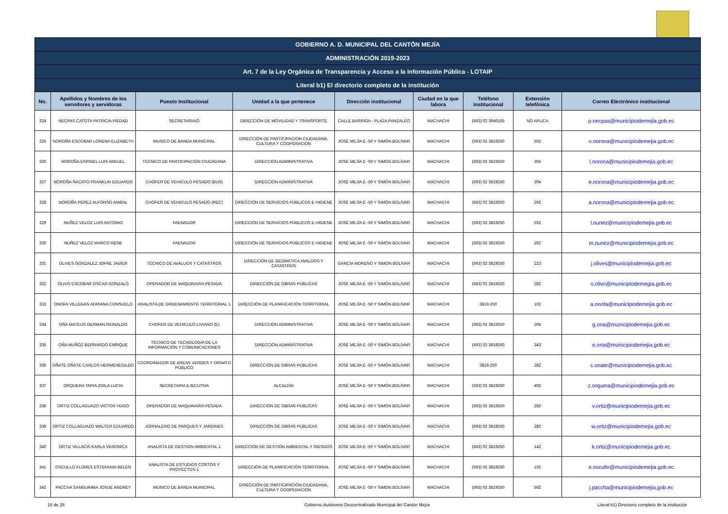| GOBIERNO A. D. MUNICIPAL DEL CANTÓN MEJÍA | | | | | | | | |
| --- | --- | --- | --- | --- | --- | --- | --- | --- |
| ADMINISTRACIÓN 2019-2023 | | | | | | | | |
| Art. 7 de la Ley Orgánica de Transparencia y Acceso a la Información Pública - LOTAIP | | | | | | | | |
| Literal b1) El directorio completo de la institución | | | | | | | | |
| No. | Apellidos y Nombres de los servidores y servidoras | Puesto Institucional | Unidad a la que pertenece | Dirección institucional | Ciudad en la que labora | Teléfono institucional | Extensión telefónica | Correo Electrónico institucional |
| 324 | NECPAS CATOTA PATRICIA PIEDAD | SECRETARIA/O | DIRECCIÓN DE MOVILIDAD Y TRANSPORTE | CALLE BARRIGA - PLAZA PANZALEO | MACHACHI | (593) 02 3946165 | NO APLICA | p.necpas@municipiodemejia.gob.ec |
| 325 | NOROÑA ESCOBAR LORENA ELIZABETH | MUSICO DE BANDA MUNICIPAL | DIRECCIÓN DE PARTICIPACIÓN CIUDADANA, CULTURA Y COOPERACIÓN | JOSÉ MEJÍA E -50 Y SIMÓN BOLÍVAR | MACHACHI | (593) 02 3819250 | 502 | o.norona@municipiodemejia.gob.ec |
| 326 | NOROÑA ESPINEL LUIS MIGUEL | TÉCNICO DE PARTICIPACIÓN CIUDADANA | DIRECCIÓN ADMINISTRATIVA | JOSÉ MEJÍA E -50 Y SIMÓN BOLÍVAR | MACHACHI | (593) 02 3819250 | 304 | l.norona@municipiodemejia.gob.ec |
| 327 | NOROÑA ÑACATO FRANKLIN EDUARDO | CHOFER DE VEHICULO PESADO (BUS) | DIRECCIÓN ADMINISTRATIVA | JOSÉ MEJÍA E -50 Y SIMÓN BOLÍVAR | MACHACHI | (593) 02 3819250 | 304 | e.norona@municipiodemejia.gob.ec |
| 328 | NOROÑA PEREZ ALFONSO ANIBAL | CHOFER DE VEHICULO PESADO (REC) | DIRECCIÓN DE SERVICIOS PÚBLICOS E HIGIENE | JOSÉ MEJÍA E -50 Y SIMÓN BOLÍVAR | MACHACHI | (593) 02 3819250 | 262 | a.norona@municipiodemejia.gob.ec |
| 329 | NUÑEZ VELOZ LUIS ANTONIO | FAENADOR | DIRECCIÓN DE SERVICIOS PÚBLICOS E HIGIENE | JOSÉ MEJÍA E -50 Y SIMÓN BOLÍVAR | MACHACHI | (593) 02 3819250 | 262 | l.nunez@municipiodemejia.gob.ec |
| 330 | NUÑEZ VELOZ MARCO RENE | FAENADOR | DIRECCIÓN DE SERVICIOS PÚBLICOS E HIGIENE | JOSÉ MEJÍA E -50 Y SIMÓN BOLÍVAR | MACHACHI | (593) 02 3819250 | 262 | m.nunez@municipiodemejia.gob.ec |
| 331 | OLIVES GONZALEZ JOFRE JAVIER | TÉCNICO DE AVALUOS Y CATASTROS | DIRECCIÓN DE GEOMÁTICA AVALÚOS Y CATASTROS | GARCÍA MORENO Y SIMÓN BOLÍVAR | MACHACHI | (593) 02 3819250 | 223 | j.olives@municipiodemejia.gob.ec |
| 332 | OLIVO ESCOBAR OSCAR GONZALO | OPERADOR DE MAQUINARIA PESADA | DIRECCIÓN DE OBRAS PÚBLICAS | JOSÉ MEJÍA E -50 Y SIMÓN BOLÍVAR | MACHACHI | (593) 02 3819250 | 282 | o.olivo@municipiodemegia.gob.ec |
| 333 | ONOFA VILLEGAS ADRIANA CONSUELO | ANALISTA DE ORDENAMIENTO TERRITORIAL 1 | DIRECCIÓN DE PLANIFICACIÓN TERRITORIAL | JOSÉ MEJÍA E -50 Y SIMÓN BOLÍVAR | MACHACHI | 3819-250 | 102 | a.onofa@municipiodemejia.gob.ec |
| 334 | OÑA MATEUS GERMAN REINALDO | CHOFER DE VEHICULO LIVIANO (E) | DIRECCIÓN ADMINISTRATIVA | JOSÉ MEJÍA E -50 Y SIMÓN BOLÍVAR | MACHACHI | (593) 02 3819250 | 304 | g.ona@municipiodemejia.gob.ec |
| 335 | OÑA MUÑOZ BERNARDO ENRIQUE | TÉCNICO DE TECNOLOGÍA DE LA INFORMACIÓN Y COMUNICACIONES | DIRECCIÓN ADMINISTRATIVA | JOSÉ MEJÍA E -50 Y SIMÓN BOLÍVAR | MACHACHI | (593) 02 3819250 | 343 | e.ona@municipiodemejia.gob.ec |
| 336 | OÑATE OÑATE CARLOS HERMENEGILDO | COORDINADOR DE AREAS VERDES Y ORNATO PÚBLICO | DIRECCIÓN DE OBRAS PÚBLICAS | JOSÉ MEJÍA E -50 Y SIMÓN BOLÍVAR | MACHACHI | 3819-250 | 282 | c.onate@municipiodemejia.gob.ec |
| 337 | ORQUERA TAPIA ZOILA LUCIA | SECRETARIA EJECUTIVA | ALCALDÍA | JOSÉ MEJÍA E -50 Y SIMÓN BOLÍVAR | MACHACHI | (593) 02 3819250 | 402 | z.orquera@municipiodemejia.gob.ec |
| 338 | ORTIZ COLLAGUAZO VICTOR HUGO | OPERADOR DE MAQUINARIA PESADA | DIRECCIÓN DE OBRAS PÚBLICAS | JOSÉ MEJÍA E -50 Y SIMÓN BOLÍVAR | MACHACHI | (593) 02 3819250 | 282 | v.ortiz@municipiodemejia.gob.ec |
| 339 | ORTIZ COLLAGUAZO WALTER EDUARDO | JORNALERO DE PARQUES Y JARDINES | DIRECCIÓN DE OBRAS PÚBLICAS | JOSÉ MEJÍA E -50 Y SIMÓN BOLÍVAR | MACHACHI | (593) 02 3819250 | 282 | w.ortiz@municipiodemejia.gob.ec |
| 340 | ORTIZ VILLACIS KARLA VERONICA | ANALISTA DE GESTION AMBIENTAL 1 | DIRECCIÓN DE GESTIÓN AMBIENTAL Y RIESGOS | JOSÉ MEJÍA E -50 Y SIMÓN BOLÍVAR | MACHACHI | (593) 02 3819250 | 142 | k.ortiz@municipiodemejia.gob.ec |
| 341 | OSCULLO FLORES ESTEFANIA BELEN | ANALISTA DE ESTUDIOS COSTOS Y PROYECTOS 1 | DIRECCIÓN DE PLANIFICACIÓN TERRITORIAL | JOSÉ MEJÍA E -50 Y SIMÓN BOLÍVAR | MACHACHI | (593) 02 3819250 | 102 | e.oscullo@municipiodemejia.gob.ec |
| 342 | PACCHA SANGURIMA JOSUE ANDREY | MÚSICO DE BANDA MUNICIPAL | DIRECCIÓN DE PARTICIPACIÓN CIUDADANA, CULTURA Y COOPERACIÓN | JOSÉ MEJÍA E -50 Y SIMÓN BOLÍVAR | MACHACHI | (593) 02 3819250 | 502 | j.paccha@municipiodemejia.gob.ec |
18 de 28
Gobierno Autónomo Descentralizado Municipal del Cantón Mejía
Literal b1) Directorio completo de la institución